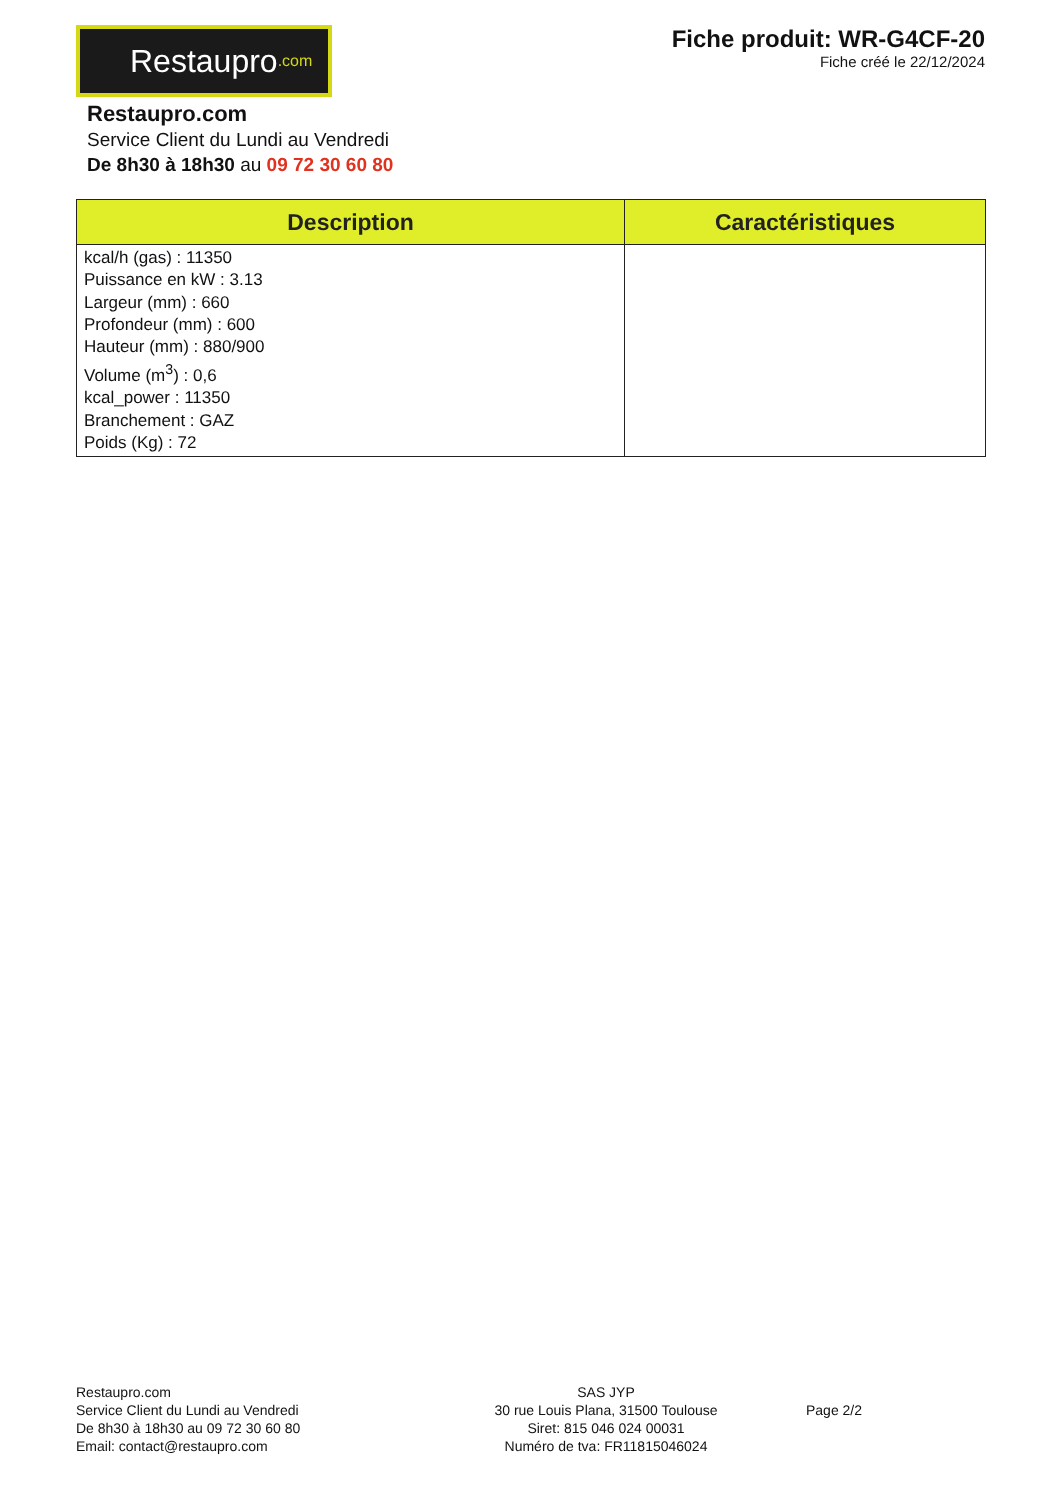Restaupro.com
Fiche produit: WR-G4CF-20
Fiche créé le 22/12/2024
Restaupro.com
Service Client du Lundi au Vendredi
De 8h30 à 18h30 au 09 72 30 60 80
| Description | Caractéristiques |
| --- | --- |
| kcal/h (gas) : 11350 Puissance en kW : 3.13 Largeur (mm) : 660 Profondeur (mm) : 600 Hauteur (mm) : 880/900 Volume (m<sup>3</sup>) : 0,6 kcal_power : 11350 Branchement : GAZ Poids (Kg) : 72 | |
Restaupro.com
Service Client du Lundi au Vendredi
De 8h30 à 18h30 au 09 72 30 60 80
Email: contact@restaupro.com
SAS JYP
30 rue Louis Plana, 31500 Toulouse
Siret: 815 046 024 00031
Numéro de tva: FR11815046024
Page 2/2